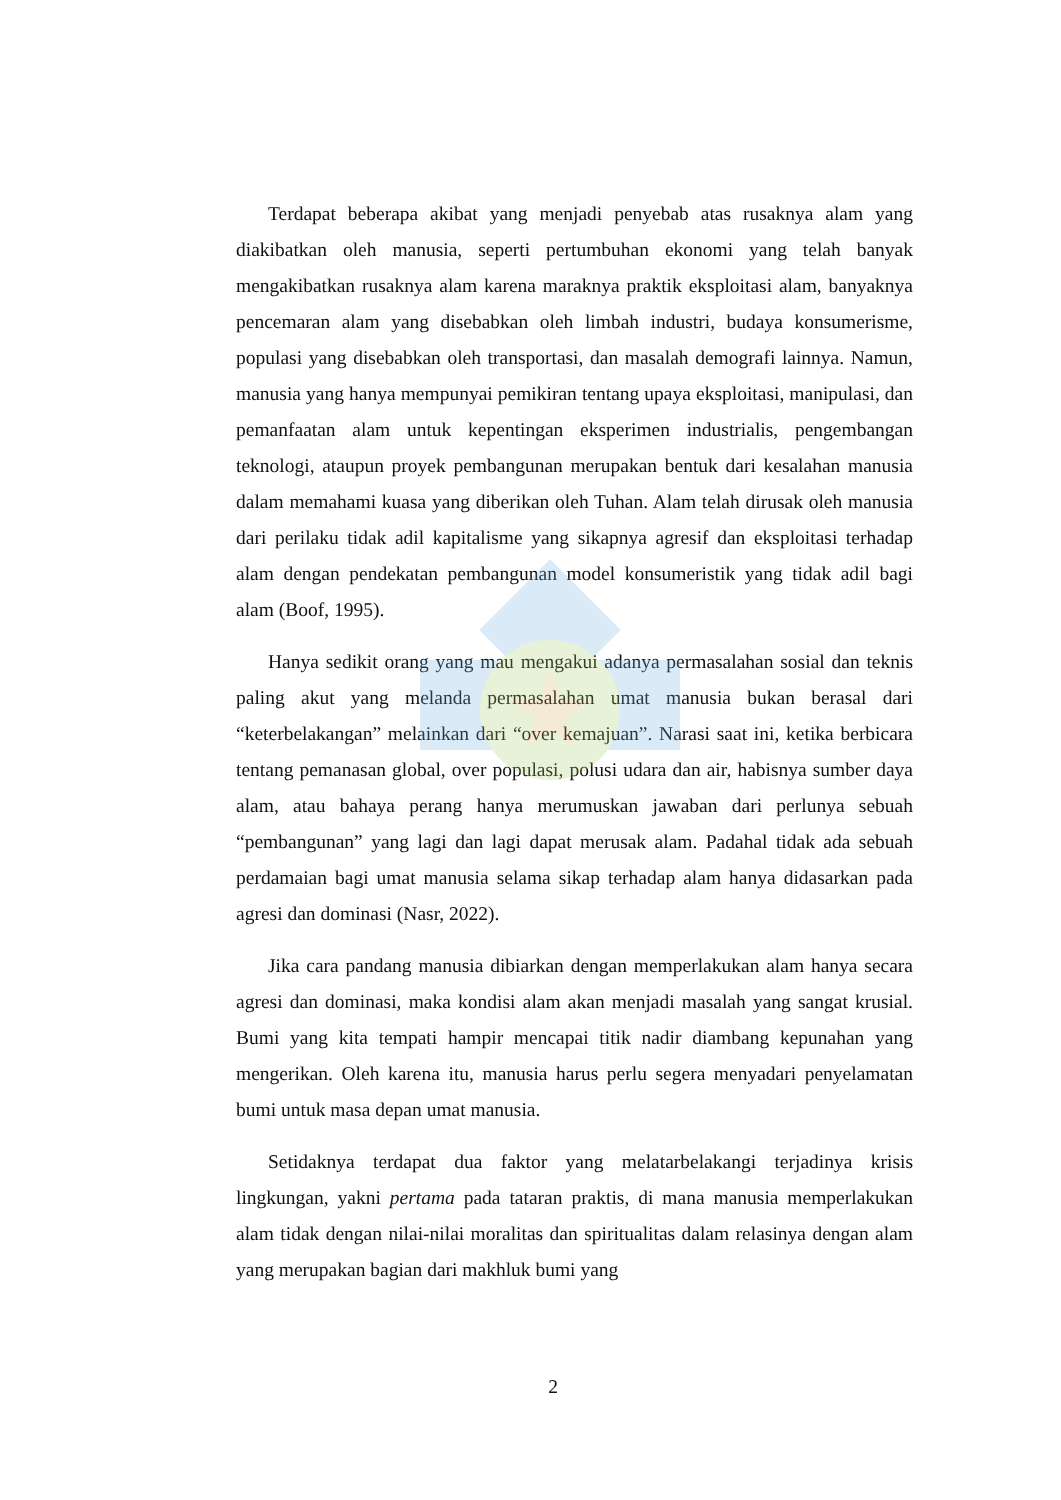Terdapat beberapa akibat yang menjadi penyebab atas rusaknya alam yang diakibatkan oleh manusia, seperti pertumbuhan ekonomi yang telah banyak mengakibatkan rusaknya alam karena maraknya praktik eksploitasi alam, banyaknya pencemaran alam yang disebabkan oleh limbah industri, budaya konsumerisme, populasi yang disebabkan oleh transportasi, dan masalah demografi lainnya. Namun, manusia yang hanya mempunyai pemikiran tentang upaya eksploitasi, manipulasi, dan pemanfaatan alam untuk kepentingan eksperimen industrialis, pengembangan teknologi, ataupun proyek pembangunan merupakan bentuk dari kesalahan manusia dalam memahami kuasa yang diberikan oleh Tuhan. Alam telah dirusak oleh manusia dari perilaku tidak adil kapitalisme yang sikapnya agresif dan eksploitasi terhadap alam dengan pendekatan pembangunan model konsumeristik yang tidak adil bagi alam (Boof, 1995).
Hanya sedikit orang yang mau mengakui adanya permasalahan sosial dan teknis paling akut yang melanda permasalahan umat manusia bukan berasal dari “keterbelakangan” melainkan dari “over kemajuan”. Narasi saat ini, ketika berbicara tentang pemanasan global, over populasi, polusi udara dan air, habisnya sumber daya alam, atau bahaya perang hanya merumuskan jawaban dari perlunya sebuah “pembangunan” yang lagi dan lagi dapat merusak alam. Padahal tidak ada sebuah perdamaian bagi umat manusia selama sikap terhadap alam hanya didasarkan pada agresi dan dominasi (Nasr, 2022).
Jika cara pandang manusia dibiarkan dengan memperlakukan alam hanya secara agresi dan dominasi, maka kondisi alam akan menjadi masalah yang sangat krusial. Bumi yang kita tempati hampir mencapai titik nadir diambang kepunahan yang mengerikan. Oleh karena itu, manusia harus perlu segera menyadari penyelamatan bumi untuk masa depan umat manusia.
Setidaknya terdapat dua faktor yang melatarbelakangi terjadinya krisis lingkungan, yakni pertama pada tataran praktis, di mana manusia memperlakukan alam tidak dengan nilai-nilai moralitas dan spiritualitas dalam relasinya dengan alam yang merupakan bagian dari makhluk bumi yang
2